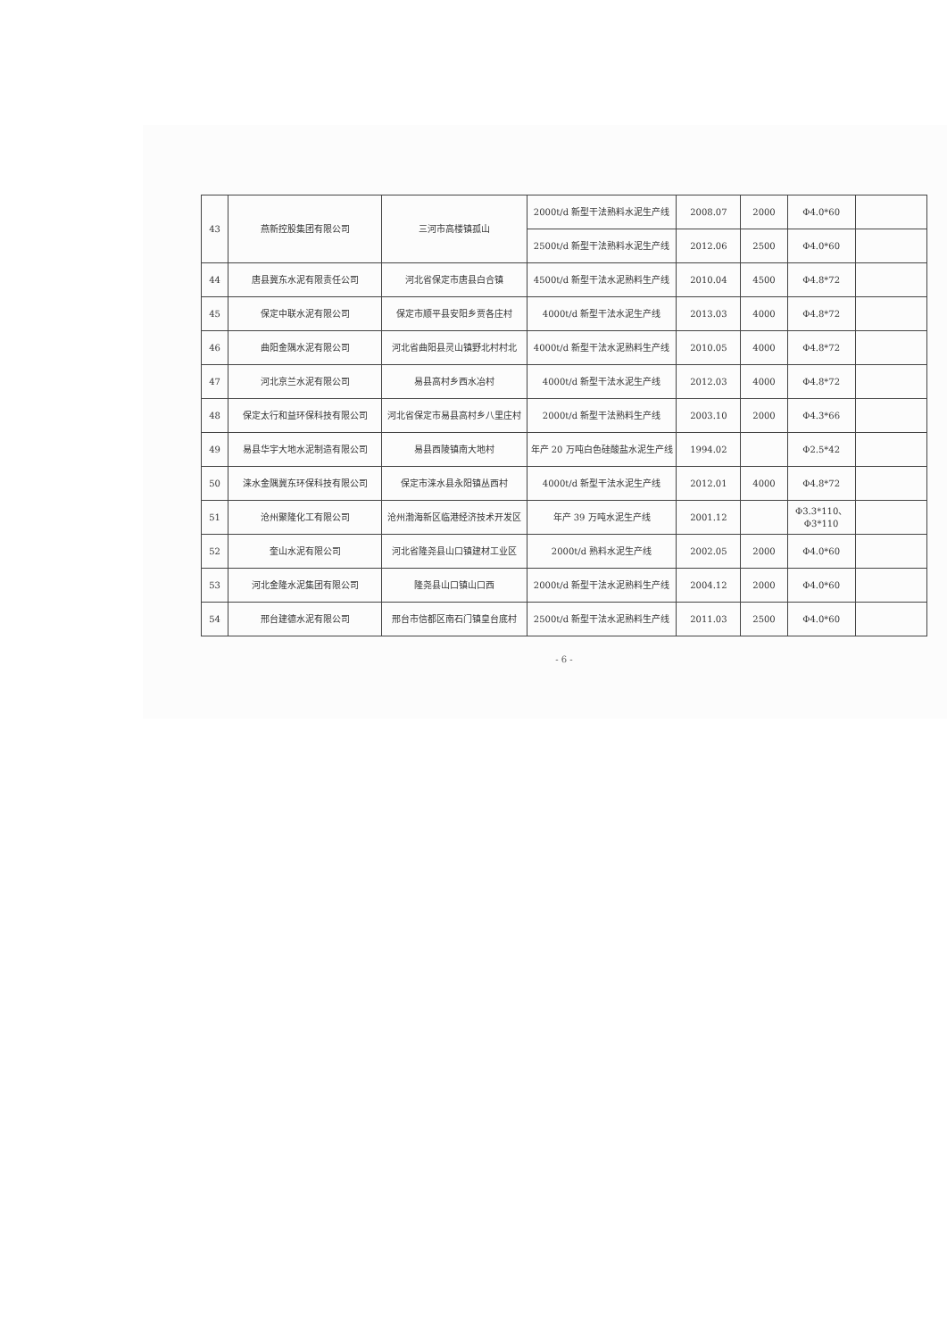| 43 | 燕新控股集团有限公司 | 三河市高楼镇孤山 | 2000t/d 新型干法熟料水泥生产线 | 2008.07 | 2000 | Φ4.0*60 | |
| | | | 2500t/d 新型干法熟料水泥生产线 | 2012.06 | 2500 | Φ4.0*60 | |
| 44 | 唐县冀东水泥有限责任公司 | 河北省保定市唐县白合镇 | 4500t/d 新型干法水泥熟料生产线 | 2010.04 | 4500 | Φ4.8*72 | |
| 45 | 保定中联水泥有限公司 | 保定市顺平县安阳乡贾各庄村 | 4000t/d 新型干法水泥生产线 | 2013.03 | 4000 | Φ4.8*72 | |
| 46 | 曲阳金隅水泥有限公司 | 河北省曲阳县灵山镇野北村村北 | 4000t/d 新型干法水泥熟料生产线 | 2010.05 | 4000 | Φ4.8*72 | |
| 47 | 河北京兰水泥有限公司 | 易县高村乡西水冶村 | 4000t/d 新型干法水泥生产线 | 2012.03 | 4000 | Φ4.8*72 | |
| 48 | 保定太行和益环保科技有限公司 | 河北省保定市易县高村乡八里庄村 | 2000t/d 新型干法熟料生产线 | 2003.10 | 2000 | Φ4.3*66 | |
| 49 | 易县华宇大地水泥制造有限公司 | 易县西陵镇南大地村 | 年产 20 万吨白色硅酸盐水泥生产线 | 1994.02 | | Φ2.5*42 | |
| 50 | 涞水金隅冀东环保科技有限公司 | 保定市涞水县永阳镇丛西村 | 4000t/d 新型干法水泥生产线 | 2012.01 | 4000 | Φ4.8*72 | |
| 51 | 沧州聚隆化工有限公司 | 沧州渤海新区临港经济技术开发区 | 年产 39 万吨水泥生产线 | 2001.12 | | Φ3.3*110、Φ3*110 | |
| 52 | 奎山水泥有限公司 | 河北省隆尧县山口镇建材工业区 | 2000t/d 熟料水泥生产线 | 2002.05 | 2000 | Φ4.0*60 | |
| 53 | 河北金隆水泥集团有限公司 | 隆尧县山口镇山口西 | 2000t/d 新型干法水泥熟料生产线 | 2004.12 | 2000 | Φ4.0*60 | |
| 54 | 邢台建德水泥有限公司 | 邢台市信都区南石门镇皇台底村 | 2500t/d 新型干法水泥熟料生产线 | 2011.03 | 2500 | Φ4.0*60 | |
- 6 -